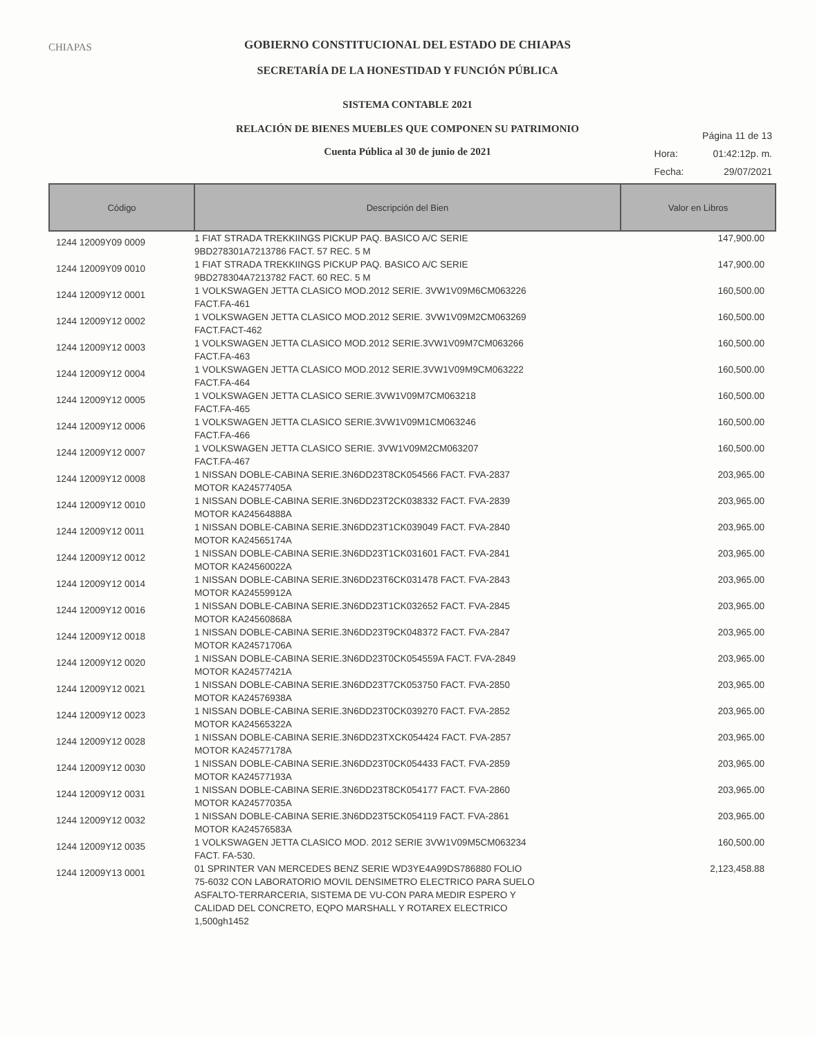CHIAPAS
GOBIERNO CONSTITUCIONAL DEL ESTADO DE CHIAPAS
SECRETARÍA DE LA HONESTIDAD Y FUNCIÓN PÚBLICA
SISTEMA CONTABLE 2021
RELACIÓN DE BIENES MUEBLES QUE COMPONEN SU PATRIMONIO
Cuenta Pública al 30 de junio de 2021
| Página 11 de 13 | |
| Hora: | 01:42:12p. m. |
| Fecha: | 29/07/2021 |
| Código | Descripción del Bien | Valor en Libros |
| --- | --- | --- |
| 1244 12009Y09 0009 | 1 FIAT STRADA TREKKIINGS PICKUP PAQ. BASICO A/C SERIE 9BD278301A7213786 FACT. 57 REC. 5 M | 147,900.00 |
| 1244 12009Y09 0010 | 1 FIAT STRADA TREKKIINGS PICKUP PAQ. BASICO A/C SERIE 9BD278304A7213782 FACT. 60 REC. 5 M | 147,900.00 |
| 1244 12009Y12 0001 | 1 VOLKSWAGEN JETTA CLASICO MOD.2012 SERIE. 3VW1V09M6CM063226 FACT.FA-461 | 160,500.00 |
| 1244 12009Y12 0002 | 1 VOLKSWAGEN JETTA CLASICO MOD.2012 SERIE. 3VW1V09M2CM063269 FACT.FACT-462 | 160,500.00 |
| 1244 12009Y12 0003 | 1 VOLKSWAGEN JETTA CLASICO MOD.2012 SERIE.3VW1V09M7CM063266 FACT.FA-463 | 160,500.00 |
| 1244 12009Y12 0004 | 1 VOLKSWAGEN JETTA CLASICO MOD.2012 SERIE.3VW1V09M9CM063222 FACT.FA-464 | 160,500.00 |
| 1244 12009Y12 0005 | 1 VOLKSWAGEN JETTA CLASICO SERIE.3VW1V09M7CM063218 FACT.FA-465 | 160,500.00 |
| 1244 12009Y12 0006 | 1 VOLKSWAGEN JETTA CLASICO SERIE.3VW1V09M1CM063246 FACT.FA-466 | 160,500.00 |
| 1244 12009Y12 0007 | 1 VOLKSWAGEN JETTA CLASICO SERIE. 3VW1V09M2CM063207 FACT.FA-467 | 160,500.00 |
| 1244 12009Y12 0008 | 1 NISSAN DOBLE-CABINA SERIE.3N6DD23T8CK054566 FACT. FVA-2837 MOTOR KA24577405A | 203,965.00 |
| 1244 12009Y12 0010 | 1 NISSAN DOBLE-CABINA SERIE.3N6DD23T2CK038332 FACT. FVA-2839 MOTOR KA24564888A | 203,965.00 |
| 1244 12009Y12 0011 | 1 NISSAN DOBLE-CABINA SERIE.3N6DD23T1CK039049 FACT. FVA-2840 MOTOR KA24565174A | 203,965.00 |
| 1244 12009Y12 0012 | 1 NISSAN DOBLE-CABINA SERIE.3N6DD23T1CK031601 FACT. FVA-2841 MOTOR KA24560022A | 203,965.00 |
| 1244 12009Y12 0014 | 1 NISSAN DOBLE-CABINA SERIE.3N6DD23T6CK031478 FACT. FVA-2843 MOTOR KA24559912A | 203,965.00 |
| 1244 12009Y12 0016 | 1 NISSAN DOBLE-CABINA SERIE.3N6DD23T1CK032652 FACT. FVA-2845 MOTOR KA24560868A | 203,965.00 |
| 1244 12009Y12 0018 | 1 NISSAN DOBLE-CABINA SERIE.3N6DD23T9CK048372 FACT. FVA-2847 MOTOR KA24571706A | 203,965.00 |
| 1244 12009Y12 0020 | 1 NISSAN DOBLE-CABINA SERIE.3N6DD23T0CK054559A FACT. FVA-2849 MOTOR KA24577421A | 203,965.00 |
| 1244 12009Y12 0021 | 1 NISSAN DOBLE-CABINA SERIE.3N6DD23T7CK053750 FACT. FVA-2850 MOTOR KA24576938A | 203,965.00 |
| 1244 12009Y12 0023 | 1 NISSAN DOBLE-CABINA SERIE.3N6DD23T0CK039270 FACT. FVA-2852 MOTOR KA24565322A | 203,965.00 |
| 1244 12009Y12 0028 | 1 NISSAN DOBLE-CABINA SERIE.3N6DD23TXCK054424 FACT. FVA-2857 MOTOR KA24577178A | 203,965.00 |
| 1244 12009Y12 0030 | 1 NISSAN DOBLE-CABINA SERIE.3N6DD23T0CK054433 FACT. FVA-2859 MOTOR KA24577193A | 203,965.00 |
| 1244 12009Y12 0031 | 1 NISSAN DOBLE-CABINA SERIE.3N6DD23T8CK054177 FACT. FVA-2860 MOTOR KA24577035A | 203,965.00 |
| 1244 12009Y12 0032 | 1 NISSAN DOBLE-CABINA SERIE.3N6DD23T5CK054119 FACT. FVA-2861 MOTOR KA24576583A | 203,965.00 |
| 1244 12009Y12 0035 | 1 VOLKSWAGEN JETTA CLASICO MOD. 2012 SERIE 3VW1V09M5CM063234 FACT. FA-530. | 160,500.00 |
| 1244 12009Y13 0001 | 01 SPRINTER VAN MERCEDES BENZ SERIE WD3YE4A99DS786880 FOLIO 75-6032 CON LABORATORIO MOVIL DENSIMETRO ELECTRICO PARA SUELO ASFALTO-TERRARCERIA, SISTEMA DE VU-CON PARA MEDIR ESPERO Y CALIDAD DEL CONCRETO, EQPO MARSHALL Y ROTAREX ELECTRICO 1,500gh1452 | 2,123,458.88 |